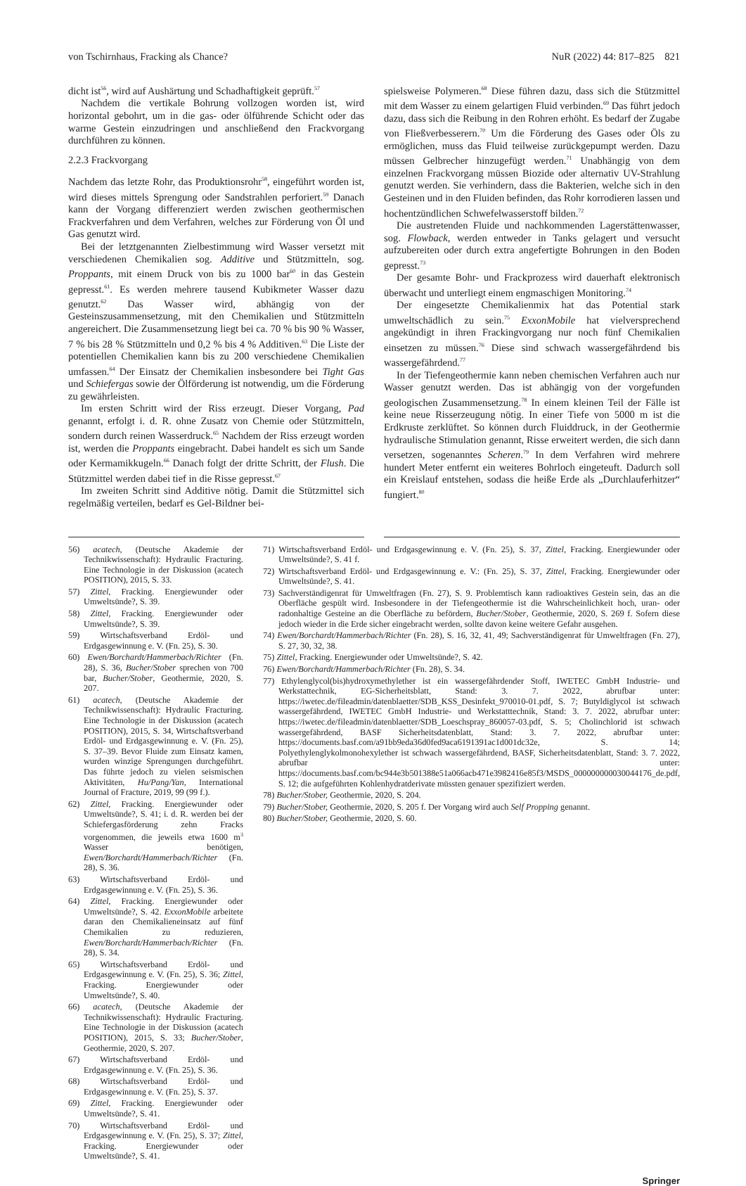von Tschirnhaus, Fracking als Chance? NuR (2022) 44: 817–825 821
dicht ist<sup>56</sup>, wird auf Aushärtung und Schadhaftigkeit geprüft.<sup>57</sup>
Nachdem die vertikale Bohrung vollzogen worden ist, wird horizontal gebohrt, um in die gas- oder ölführende Schicht oder das warme Gestein einzudringen und anschließend den Frackvorgang durchführen zu können.
2.2.3 Frackvorgang
Nachdem das letzte Rohr, das Produktionsrohr<sup>58</sup>, eingeführt worden ist, wird dieses mittels Sprengung oder Sandstrahlen perforiert.<sup>59</sup> Danach kann der Vorgang differenziert werden zwischen geothermischen Frackverfahren und dem Verfahren, welches zur Förderung von Öl und Gas genutzt wird.
Bei der letztgenannten Zielbestimmung wird Wasser versetzt mit verschiedenen Chemikalien sog. Additive und Stützmitteln, sog. Proppants, mit einem Druck von bis zu 1000 bar<sup>60</sup> in das Gestein gepresst.<sup>61</sup>. Es werden mehrere tausend Kubikmeter Wasser dazu genutzt.<sup>62</sup> Das Wasser wird, abhängig von der Gesteinszusammensetzung, mit den Chemikalien und Stützmitteln angereichert. Die Zusammensetzung liegt bei ca. 70 % bis 90 % Wasser, 7 % bis 28 % Stützmitteln und 0,2 % bis 4 % Additiven.<sup>63</sup> Die Liste der potentiellen Chemikalien kann bis zu 200 verschiedene Chemikalien umfassen.<sup>64</sup> Der Einsatz der Chemikalien insbesondere bei Tight Gas und Schiefergas sowie der Ölförderung ist notwendig, um die Förderung zu gewährleisten.
Im ersten Schritt wird der Riss erzeugt. Dieser Vorgang, Pad genannt, erfolgt i. d. R. ohne Zusatz von Chemie oder Stützmitteln, sondern durch reinen Wasserdruck.<sup>65</sup> Nachdem der Riss erzeugt worden ist, werden die Proppants eingebracht. Dabei handelt es sich um Sande oder Kermamikkugeln.<sup>66</sup> Danach folgt der dritte Schritt, der Flush. Die Stützmittel werden dabei tief in die Risse gepresst.<sup>67</sup>
Im zweiten Schritt sind Additive nötig. Damit die Stützmittel sich regelmäßig verteilen, bedarf es Gel-Bildner bei-
spielsweise Polymeren.<sup>68</sup> Diese führen dazu, dass sich die Stützmittel mit dem Wasser zu einem gelartigen Fluid verbinden.<sup>69</sup> Das führt jedoch dazu, dass sich die Reibung in den Rohren erhöht. Es bedarf der Zugabe von Fließverbesserern.<sup>70</sup> Um die Förderung des Gases oder Öls zu ermöglichen, muss das Fluid teilweise zurückgepumpt werden. Dazu müssen Gelbrecher hinzugefügt werden.<sup>71</sup> Unabhängig von dem einzelnen Frackvorgang müssen Biozide oder alternativ UV-Strahlung genutzt werden. Sie verhindern, dass die Bakterien, welche sich in den Gesteinen und in den Fluiden befinden, das Rohr korrodieren lassen und hochentzündlichen Schwefelwasserstoff bilden.<sup>72</sup>
Die austretenden Fluide und nachkommenden Lagerstättenwasser, sog. Flowback, werden entweder in Tanks gelagert und versucht aufzubereiten oder durch extra angefertigte Bohrungen in den Boden gepresst.<sup>73</sup>
Der gesamte Bohr- und Frackprozess wird dauerhaft elektronisch überwacht und unterliegt einem engmaschigen Monitoring.<sup>74</sup>
Der eingesetzte Chemikalienmix hat das Potential stark umweltschädlich zu sein.<sup>75</sup> ExxonMobile hat vielversprechend angekündigt in ihren Frackingvorgang nur noch fünf Chemikalien einsetzen zu müssen.<sup>76</sup> Diese sind schwach wassergefährdend bis wassergefährdend.<sup>77</sup>
In der Tiefengeothermie kann neben chemischen Verfahren auch nur Wasser genutzt werden. Das ist abhängig von der vorgefunden geologischen Zusammensetzung.<sup>78</sup> In einem kleinen Teil der Fälle ist keine neue Risserzeugung nötig. In einer Tiefe von 5000 m ist die Erdkruste zerklüftet. So können durch Fluiddruck, in der Geothermie hydraulische Stimulation genannt, Risse erweitert werden, die sich dann versetzen, sogenanntes Scheren.<sup>79</sup> In dem Verfahren wird mehrere hundert Meter entfernt ein weiteres Bohrloch eingeteuft. Dadurch soll ein Kreislauf entstehen, sodass die heiße Erde als „Durchlauferhitzer“ fungiert.<sup>80</sup>
56) acatech, (Deutsche Akademie der Technikwissenschaft): Hydraulic Fracturing. Eine Technologie in der Diskussion (acatech POSITION), 2015, S. 33.
57) Zittel, Fracking. Energiewunder oder Umweltsünde?, S. 39.
58) Zittel, Fracking. Energiewunder oder Umweltsünde?, S. 39.
59) Wirtschaftsverband Erdöl- und Erdgasgewinnung e. V. (Fn. 25), S. 30.
60) Ewen/Borchardt/Hammerbach/Richter (Fn. 28), S. 36, Bucher/Stober sprechen von 700 bar, Bucher/Stober, Geothermie, 2020, S. 207.
61) acatech, (Deutsche Akademie der Technikwissenschaft): Hydraulic Fracturing. Eine Technologie in der Diskussion (acatech POSITION), 2015, S. 34, Wirtschaftsverband Erdöl- und Erdgasgewinnung e. V. (Fn. 25), S. 37–39. Bevor Fluide zum Einsatz kamen, wurden winzige Sprengungen durchgeführt. Das führte jedoch zu vielen seismischen Aktivitäten, Hu/Pang/Yan, International Journal of Fracture, 2019, 99 (99 f.).
62) Zittel, Fracking. Energiewunder oder Umweltsünde?, S. 41; i. d. R. werden bei der Schiefergasförderung zehn Fracks vorgenommen, die jeweils etwa 1600 m<sup>3</sup> Wasser benötigen, Ewen/Borchardt/Hammerbach/Richter (Fn. 28), S. 36.
63) Wirtschaftsverband Erdöl- und Erdgasgewinnung e. V. (Fn. 25), S. 36.
64) Zittel, Fracking. Energiewunder oder Umweltsünde?, S. 42. ExxonMobile arbeitete daran den Chemikalieneinsatz auf fünf Chemikalien zu reduzieren, Ewen/Borchardt/Hammerbach/Richter (Fn. 28), S. 34.
65) Wirtschaftsverband Erdöl- und Erdgasgewinnung e. V. (Fn. 25), S. 36; Zittel, Fracking. Energiewunder oder Umweltsünde?, S. 40.
66) acatech, (Deutsche Akademie der Technikwissenschaft): Hydraulic Fracturing. Eine Technologie in der Diskussion (acatech POSITION), 2015, S. 33; Bucher/Stober, Geothermie, 2020, S. 207.
67) Wirtschaftsverband Erdöl- und Erdgasgewinnung e. V. (Fn. 25), S. 36.
68) Wirtschaftsverband Erdöl- und Erdgasgewinnung e. V. (Fn. 25), S. 37.
69) Zittel, Fracking. Energiewunder oder Umweltsünde?, S. 41.
70) Wirtschaftsverband Erdöl- und Erdgasgewinnung e. V. (Fn. 25), S. 37; Zittel, Fracking. Energiewunder oder Umweltsünde?, S. 41.
71) Wirtschaftsverband Erdöl- und Erdgasgewinnung e. V. (Fn. 25), S. 37, Zittel, Fracking. Energiewunder oder Umweltsünde?, S. 41 f.
72) Wirtschaftsverband Erdöl- und Erdgasgewinnung e. V.: (Fn. 25), S. 37, Zittel, Fracking. Energiewunder oder Umweltsünde?, S. 41.
73) Sachverständigenrat für Umweltfragen (Fn. 27), S. 9. Problemtisch kann radioaktives Gestein sein, das an die Oberfläche gespült wird. Insbesondere in der Tiefengeothermie ist die Wahrscheinlichkeit hoch, uran- oder radonhaltige Gesteine an die Oberfläche zu befördern, Bucher/Stober, Geothermie, 2020, S. 269 f. Sofern diese jedoch wieder in die Erde sicher eingebracht werden, sollte davon keine weitere Gefahr ausgehen.
74) Ewen/Borchardt/Hammerbach/Richter (Fn. 28), S. 16, 32, 41, 49; Sachverständigenrat für Umweltfragen (Fn. 27), S. 27, 30, 32, 38.
75) Zittel, Fracking. Energiewunder oder Umweltsünde?, S. 42.
76) Ewen/Borchardt/Hammerbach/Richter (Fn. 28), S. 34.
77) Ethylenglycol(bis)hydroxymethylether ist ein wassergefährdender Stoff, IWETEC GmbH Industrie- und Werkstattechnik, EG-Sicherheitsblatt, Stand: 3. 7. 2022, abrufbar unter: https://iwetec.de/fileadmin/datenblaetter/SDB_KSS_Desinfekt_970010-01.pdf, S. 7; Butyldiglycol ist schwach wassergefährdend, IWETEC GmbH Industrie- und Werkstatttechnik, Stand: 3. 7. 2022, abrufbar unter: https://iwetec.de/fileadmin/datenblaetter/SDB_Loeschspray_860057-03.pdf, S. 5; Cholinchlorid ist schwach wassergefährdend, BASF Sicherheitsdatenblatt, Stand: 3. 7. 2022, abrufbar unter: https://documents.basf.com/a91bb9eda36d0fed9aca6191391ac1d001dc32e, S. 14; Polyethylenglykolmonohexylether ist schwach wassergefährdend, BASF, Sicherheitsdatenblatt, Stand: 3. 7. 2022, abrufbar unter: https://documents.basf.com/bc944e3b501388e51a066acb471e3982416e85f3/MSDS_000000000030044176_de.pdf, S. 12; die aufgeführten Kohlenhydratderivate müssten genauer spezifiziert werden.
78) Bucher/Stober, Geothermie, 2020, S. 204.
79) Bucher/Stober, Geothermie, 2020, S. 205 f. Der Vorgang wird auch Self Propping genannt.
80) Bucher/Stober, Geothermie, 2020, S. 60.
Springer